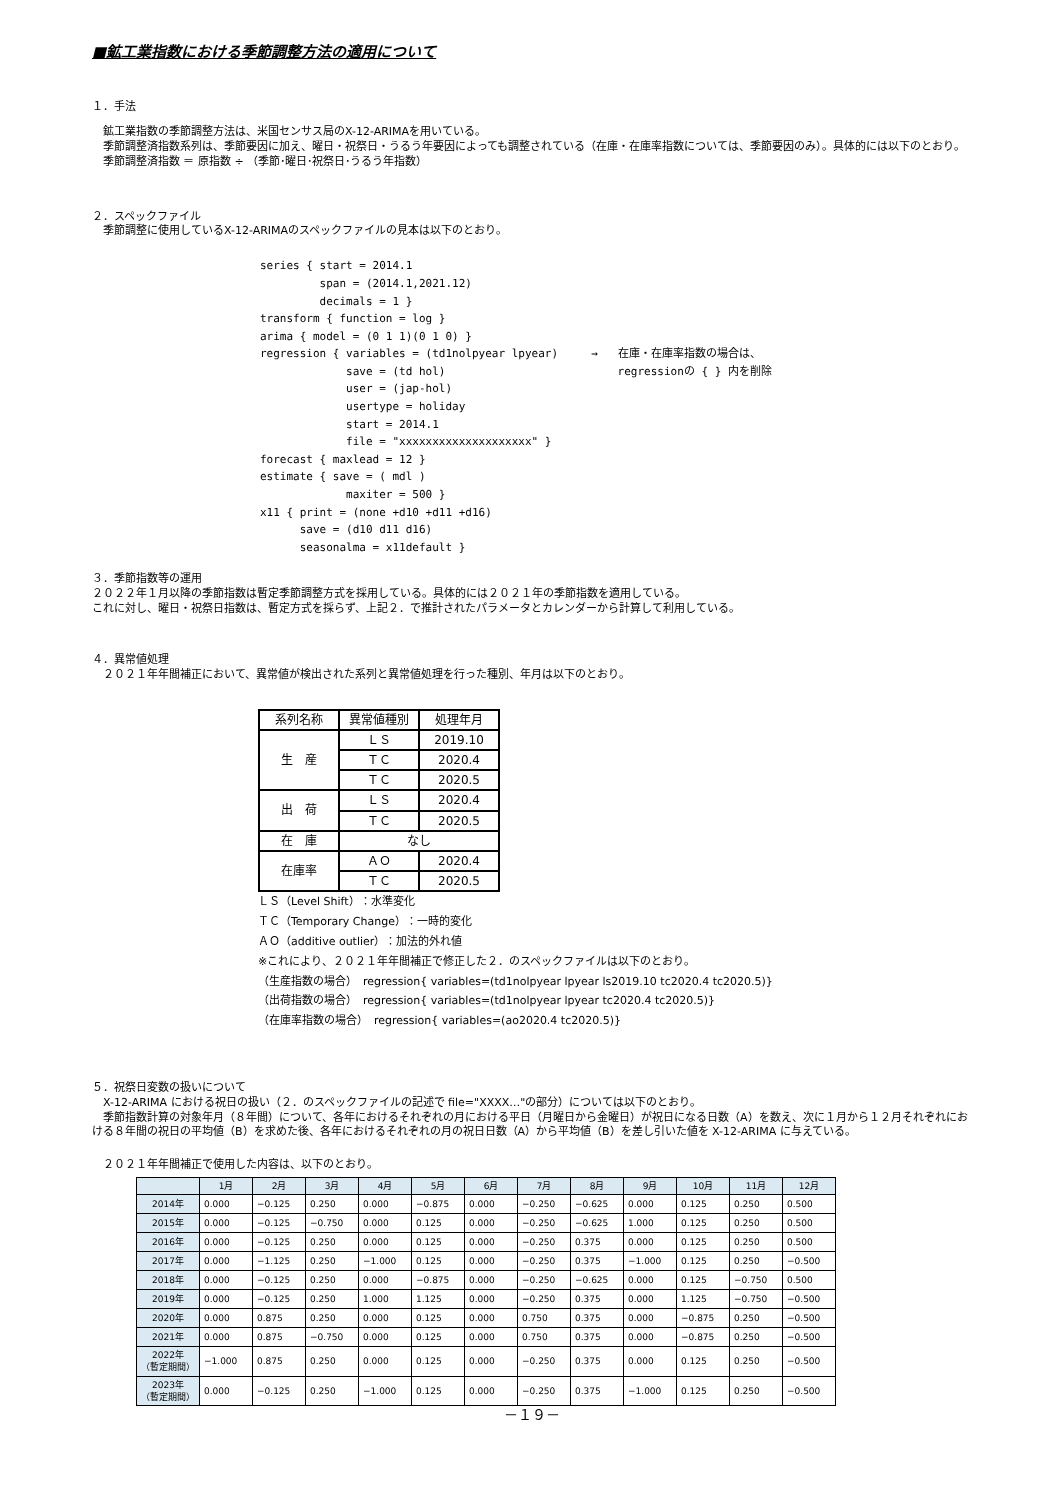■鉱工業指数における季節調整方法の適用について
１．手法
　鉱工業指数の季節調整方法は、米国センサス局のX-12-ARIMAを用いている。
　季節調整済指数系列は、季節要因に加え、曜日・祝祭日・うるう年要因によっても調整されている（在庫・在庫率指数については、季節要因のみ）。具体的には以下のとおり。
　季節調整済指数 ＝ 原指数 ÷ （季節･曜日･祝祭日･うるう年指数）
２．スペックファイル
　季節調整に使用しているX-12-ARIMAのスペックファイルの見本は以下のとおり。
series { start = 2014.1
         span = (2014.1,2021.12)
         decimals = 1 }
transform { function = log }
arima { model = (0 1 1)(0 1 0) }
regression { variables = (td1nolpyear lpyear)     →   在庫・在庫率指数の場合は、
             save = (td hol)                          regressionの { } 内を削除
             user = (jap-hol)
             usertype = holiday
             start = 2014.1
             file = "xxxxxxxxxxxxxxxxxxxx" }
forecast { maxlead = 12 }
estimate { save = ( mdl )
             maxiter = 500 }
x11 { print = (none +d10 +d11 +d16)
      save = (d10 d11 d16)
      seasonalma = x11default }
３．季節指数等の運用
２０２２年１月以降の季節指数は暫定季節調整方式を採用している。具体的には２０２１年の季節指数を適用している。
これに対し、曜日・祝祭日指数は、暫定方式を採らず、上記２．で推計されたパラメータとカレンダーから計算して利用している。
４．異常値処理
　２０２１年年間補正において、異常値が検出された系列と異常値処理を行った種別、年月は以下のとおり。
| 系列名称 | 異常値種別 | 処理年月 |
| 生 産 | ＬＳ | 2019.10 |
| | ＴＣ | 2020.4 |
| | ＴＣ | 2020.5 |
| 出 荷 | ＬＳ | 2020.4 |
| | ＴＣ | 2020.5 |
| 在 庫 | なし | |
| 在庫率 | ＡＯ | 2020.4 |
| | ＴＣ | 2020.5 |
ＬＳ（Level Shift）：水準変化
ＴＣ（Temporary Change）：一時的変化
ＡＯ（additive outlier）：加法的外れ値
※これにより、２０２１年年間補正で修正した２．のスペックファイルは以下のとおり。
（生産指数の場合）　regression{ variables=(td1nolpyear lpyear ls2019.10 tc2020.4 tc2020.5)}
（出荷指数の場合）　regression{ variables=(td1nolpyear lpyear tc2020.4 tc2020.5)}
（在庫率指数の場合）　regression{ variables=(ao2020.4 tc2020.5)}
５．祝祭日変数の扱いについて
　X-12-ARIMA における祝日の扱い（２．のスペックファイルの記述で file="XXXX…"の部分）については以下のとおり。
　季節指数計算の対象年月（８年間）について、各年におけるそれぞれの月における平日（月曜日から金曜日）が祝日になる日数（A）を数え、次に１月から１２月それぞれにおける８年間の祝日の平均値（B）を求めた後、各年におけるそれぞれの月の祝日日数（A）から平均値（B）を差し引いた値を X-12-ARIMA に与えている。
　２０２１年年間補正で使用した内容は、以下のとおり。
| | 1月 | 2月 | 3月 | 4月 | 5月 | 6月 | 7月 | 8月 | 9月 | 10月 | 11月 | 12月 |
| --- | --- | --- | --- | --- | --- | --- | --- | --- | --- | --- | --- | --- |
| 2014年 | 0.000 | −0.125 | 0.250 | 0.000 | −0.875 | 0.000 | −0.250 | −0.625 | 0.000 | 0.125 | 0.250 | 0.500 |
| 2015年 | 0.000 | −0.125 | −0.750 | 0.000 | 0.125 | 0.000 | −0.250 | −0.625 | 1.000 | 0.125 | 0.250 | 0.500 |
| 2016年 | 0.000 | −0.125 | 0.250 | 0.000 | 0.125 | 0.000 | −0.250 | 0.375 | 0.000 | 0.125 | 0.250 | 0.500 |
| 2017年 | 0.000 | −1.125 | 0.250 | −1.000 | 0.125 | 0.000 | −0.250 | 0.375 | −1.000 | 0.125 | 0.250 | −0.500 |
| 2018年 | 0.000 | −0.125 | 0.250 | 0.000 | −0.875 | 0.000 | −0.250 | −0.625 | 0.000 | 0.125 | −0.750 | 0.500 |
| 2019年 | 0.000 | −0.125 | 0.250 | 1.000 | 1.125 | 0.000 | −0.250 | 0.375 | 0.000 | 1.125 | −0.750 | −0.500 |
| 2020年 | 0.000 | 0.875 | 0.250 | 0.000 | 0.125 | 0.000 | 0.750 | 0.375 | 0.000 | −0.875 | 0.250 | −0.500 |
| 2021年 | 0.000 | 0.875 | −0.750 | 0.000 | 0.125 | 0.000 | 0.750 | 0.375 | 0.000 | −0.875 | 0.250 | −0.500 |
| 2022年 （暫定期間） | −1.000 | 0.875 | 0.250 | 0.000 | 0.125 | 0.000 | −0.250 | 0.375 | 0.000 | 0.125 | 0.250 | −0.500 |
| 2023年 （暫定期間） | 0.000 | −0.125 | 0.250 | −1.000 | 0.125 | 0.000 | −0.250 | 0.375 | −1.000 | 0.125 | 0.250 | −0.500 |
－１９－